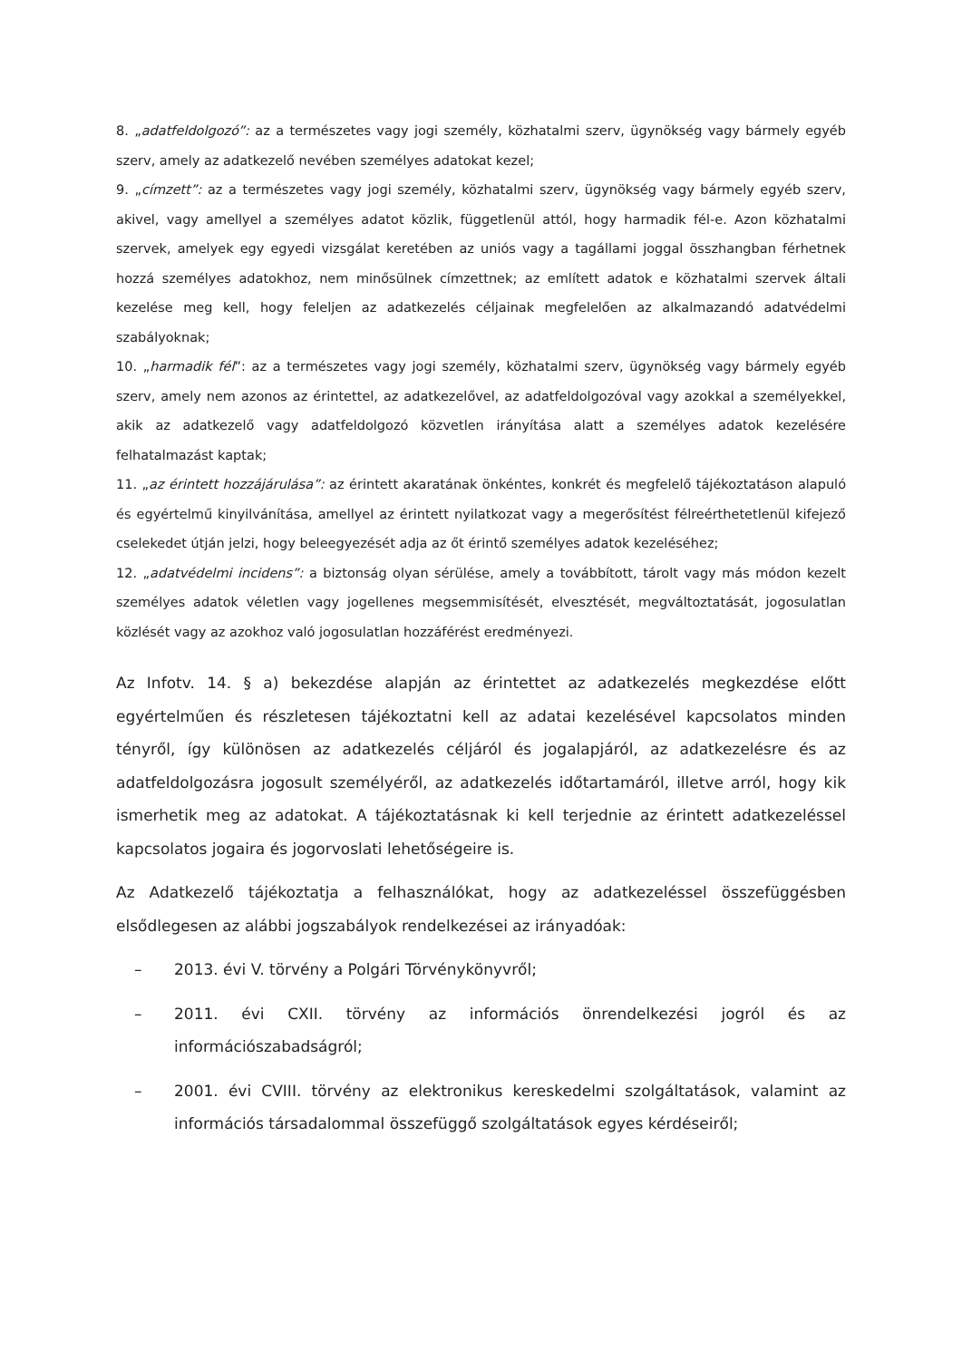8. „adatfeldolgozó”: az a természetes vagy jogi személy, közhatalmi szerv, ügynökség vagy bármely egyéb szerv, amely az adatkezelő nevében személyes adatokat kezel;
9. „címzett”: az a természetes vagy jogi személy, közhatalmi szerv, ügynökség vagy bármely egyéb szerv, akivel, vagy amellyel a személyes adatot közlik, függetlenül attól, hogy harmadik fél-e. Azon közhatalmi szervek, amelyek egy egyedi vizsgálat keretében az uniós vagy a tagállami joggal összhangban férhetnek hozzá személyes adatokhoz, nem minősülnek címzettnek; az említett adatok e közhatalmi szervek általi kezelése meg kell, hogy feleljen az adatkezelés céljainak megfelelően az alkalmazandó adatvédelmi szabályoknak;
10. „harmadik fél”: az a természetes vagy jogi személy, közhatalmi szerv, ügynökség vagy bármely egyéb szerv, amely nem azonos az érintettel, az adatkezelővel, az adatfeldolgozóval vagy azokkal a személyekkel, akik az adatkezelő vagy adatfeldolgozó közvetlen irányítása alatt a személyes adatok kezelésére felhatalmazást kaptak;
11. „az érintett hozzájárulása”: az érintett akaratának önkéntes, konkrét és megfelelő tájékoztatáson alapuló és egyértelmű kinyilvánítása, amellyel az érintett nyilatkozat vagy a megerősítést félreérthetetlenül kifejező cselekedet útján jelzi, hogy beleegyezését adja az őt érintő személyes adatok kezeléséhez;
12. „adatvédelmi incidens”: a biztonság olyan sérülése, amely a továbbított, tárolt vagy más módon kezelt személyes adatok véletlen vagy jogellenes megsemmisítését, elvesztését, megváltoztatását, jogosulatlan közlését vagy az azokhoz való jogosulatlan hozzáférést eredményezi.
Az Infotv. 14. § a) bekezdése alapján az érintettet az adatkezelés megkezdése előtt egyértelműen és részletesen tájékoztatni kell az adatai kezelésével kapcsolatos minden tényről, így különösen az adatkezelés céljáról és jogalapjáról, az adatkezelésre és az adatfeldolgozásra jogosult személyéről, az adatkezelés időtartamáról, illetve arról, hogy kik ismerhetik meg az adatokat. A tájékoztatásnak ki kell terjednie az érintett adatkezeléssel kapcsolatos jogaira és jogorvoslati lehetőségeire is.
Az Adatkezelő tájékoztatja a felhasználókat, hogy az adatkezeléssel összefüggésben elsődlegesen az alábbi jogszabályok rendelkezései az irányadóak:
– 2013. évi V. törvény a Polgári Törvénykönyvről;
– 2011. évi CXII. törvény az információs önrendelkezési jogról és az információszabadságról;
– 2001. évi CVIII. törvény az elektronikus kereskedelmi szolgáltatások, valamint az információs társadalommal összefüggő szolgáltatások egyes kérdéseiről;